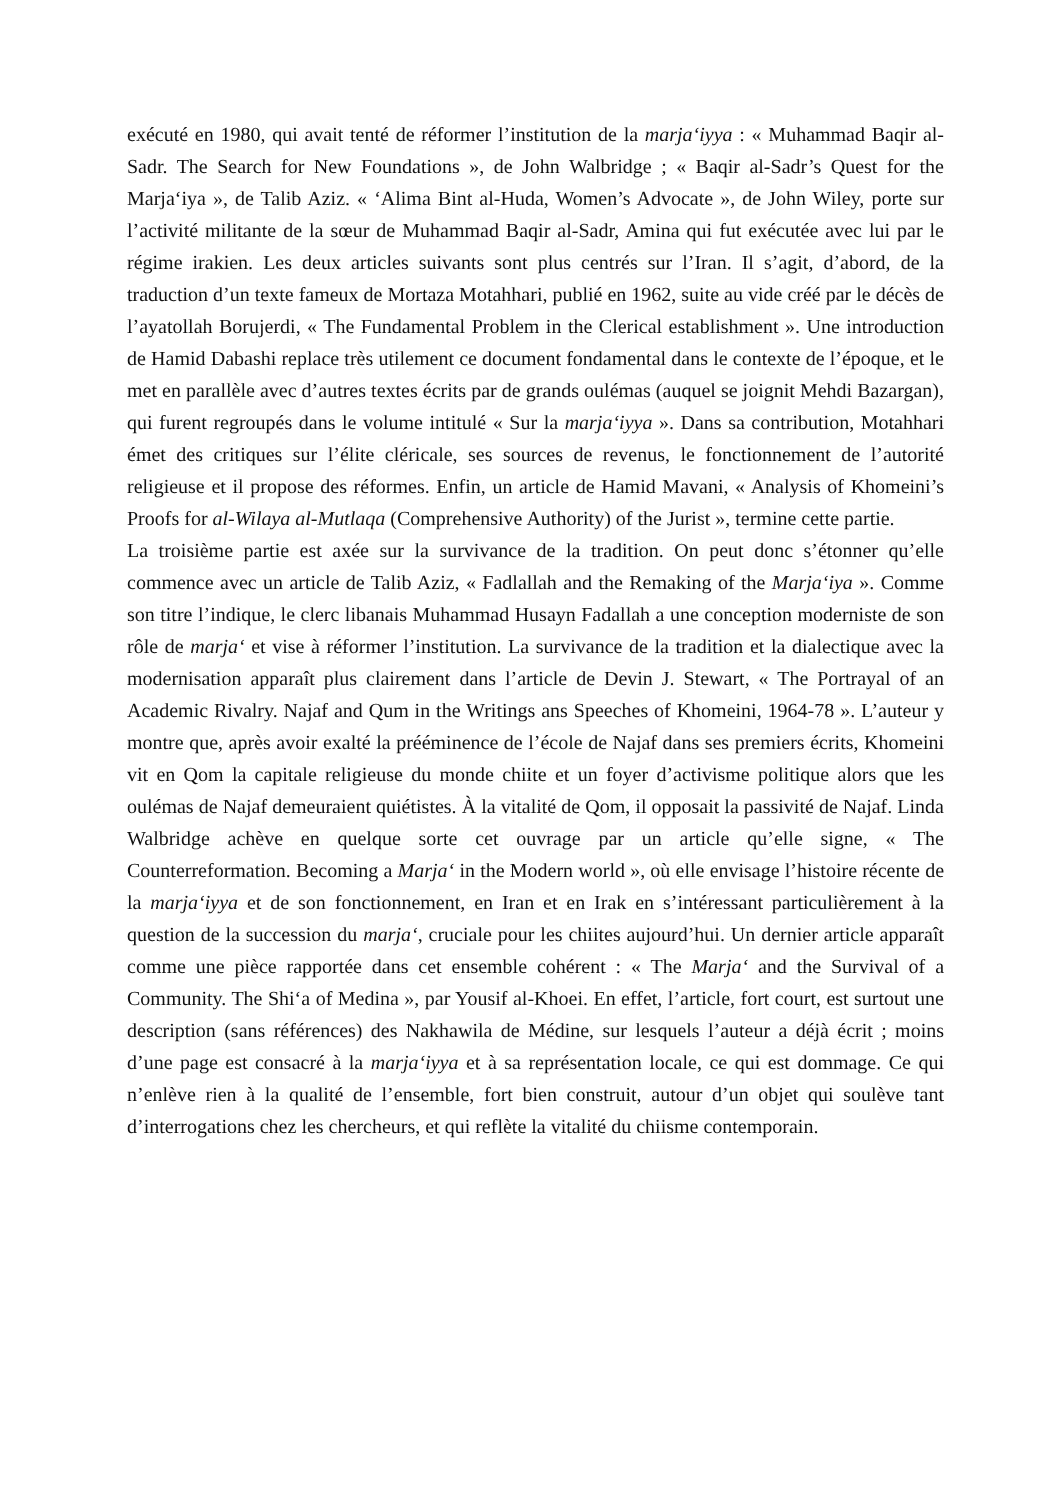exécuté en 1980, qui avait tenté de réformer l’institution de la marja‘iyya : « Muhammad Baqir al-Sadr. The Search for New Foundations », de John Walbridge ; « Baqir al-Sadr’s Quest for the Marja‘iya », de Talib Aziz. « ‘Alima Bint al-Huda, Women’s Advocate », de John Wiley, porte sur l’activité militante de la sœur de Muhammad Baqir al-Sadr, Amina qui fut exécutée avec lui par le régime irakien. Les deux articles suivants sont plus centrés sur l’Iran. Il s’agit, d’abord, de la traduction d’un texte fameux de Mortaza Motahhari, publié en 1962, suite au vide créé par le décès de l’ayatollah Borujerdi, « The Fundamental Problem in the Clerical establishment ». Une introduction de Hamid Dabashi replace très utilement ce document fondamental dans le contexte de l’époque, et le met en parallèle avec d’autres textes écrits par de grands oulémas (auquel se joignit Mehdi Bazargan), qui furent regroupés dans le volume intitulé « Sur la marja‘iyya ». Dans sa contribution, Motahhari émet des critiques sur l’élite cléricale, ses sources de revenus, le fonctionnement de l’autorité religieuse et il propose des réformes. Enfin, un article de Hamid Mavani, « Analysis of Khomeini’s Proofs for al-Wilaya al-Mutlaqa (Comprehensive Authority) of the Jurist », termine cette partie.
La troisième partie est axée sur la survivance de la tradition. On peut donc s’étonner qu’elle commence avec un article de Talib Aziz, « Fadlallah and the Remaking of the Marja‘iya ». Comme son titre l’indique, le clerc libanais Muhammad Husayn Fadallah a une conception moderniste de son rôle de marja‘ et vise à réformer l’institution. La survivance de la tradition et la dialectique avec la modernisation apparaît plus clairement dans l’article de Devin J. Stewart, « The Portrayal of an Academic Rivalry. Najaf and Qum in the Writings ans Speeches of Khomeini, 1964-78 ». L’auteur y montre que, après avoir exalté la prééminence de l’école de Najaf dans ses premiers écrits, Khomeini vit en Qom la capitale religieuse du monde chiite et un foyer d’activisme politique alors que les oulémas de Najaf demeuraient quiétistes. À la vitalité de Qom, il opposait la passivité de Najaf. Linda Walbridge achève en quelque sorte cet ouvrage par un article qu’elle signe, « The Counterreformation. Becoming a Marja‘ in the Modern world », où elle envisage l’histoire récente de la marja‘iyya et de son fonctionnement, en Iran et en Irak en s’intéressant particulièrement à la question de la succession du marja‘, cruciale pour les chiites aujourd’hui. Un dernier article apparaît comme une pièce rapportée dans cet ensemble cohérent : « The Marja‘ and the Survival of a Community. The Shi‘a of Medina », par Yousif al-Khoei. En effet, l’article, fort court, est surtout une description (sans références) des Nakhawila de Médine, sur lesquels l’auteur a déjà écrit ; moins d’une page est consacré à la marja‘iyya et à sa représentation locale, ce qui est dommage. Ce qui n’enlève rien à la qualité de l’ensemble, fort bien construit, autour d’un objet qui soulève tant d’interrogations chez les chercheurs, et qui reflète la vitalité du chiisme contemporain.